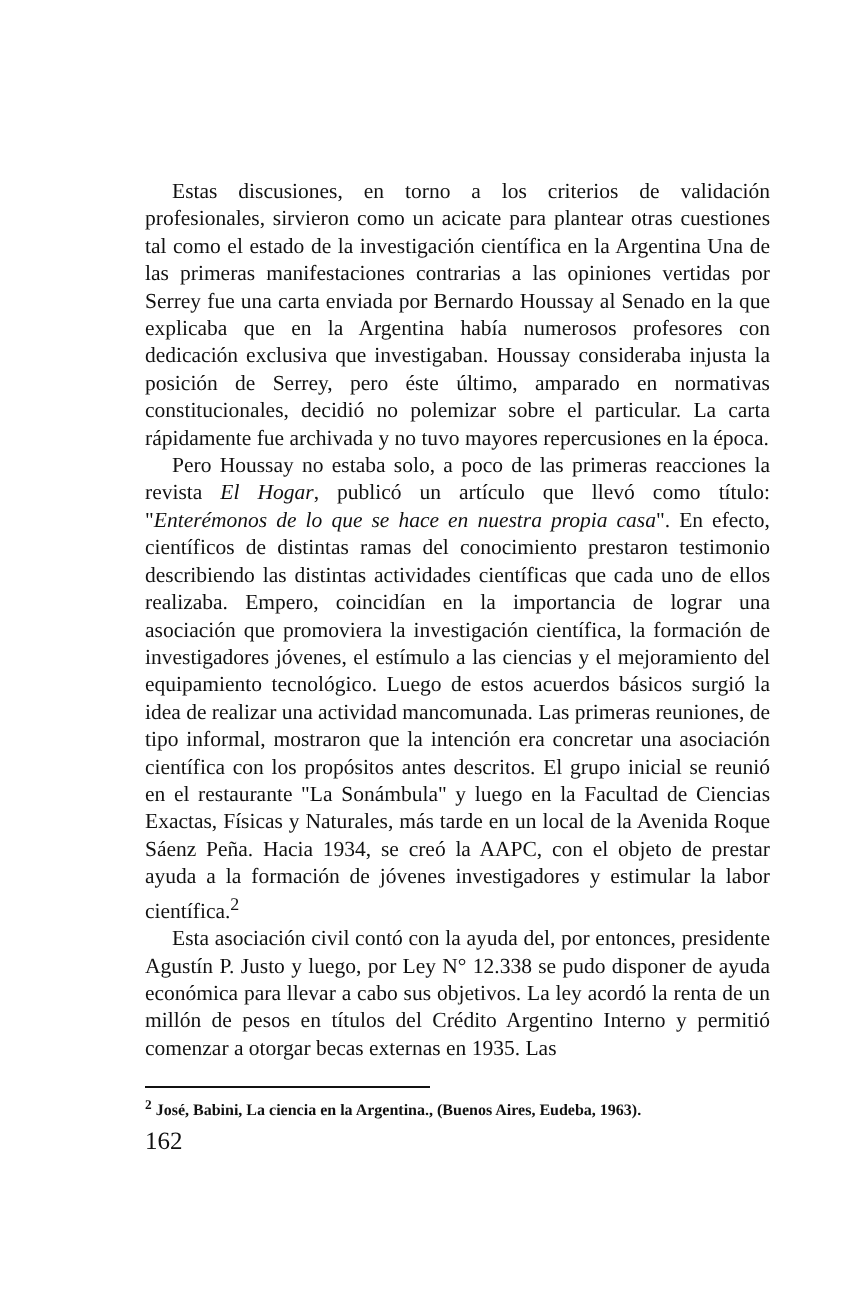Estas discusiones, en torno a los criterios de validación profesionales, sirvieron como un acicate para plantear otras cuestiones tal como el estado de la investigación científica en la Argentina Una de las primeras manifestaciones contrarias a las opiniones vertidas por Serrey fue una carta enviada por Bernardo Houssay al Senado en la que explicaba que en la Argentina había numerosos profesores con dedicación exclusiva que investigaban. Houssay consideraba injusta la posición de Serrey, pero éste último, amparado en normativas constitucionales, decidió no polemizar sobre el particular. La carta rápidamente fue archivada y no tuvo mayores repercusiones en la época.
Pero Houssay no estaba solo, a poco de las primeras reacciones la revista El Hogar, publicó un artículo que llevó como título: "Enterémonos de lo que se hace en nuestra propia casa". En efecto, científicos de distintas ramas del conocimiento prestaron testimonio describiendo las distintas actividades científicas que cada uno de ellos realizaba. Empero, coincidían en la importancia de lograr una asociación que promoviera la investigación científica, la formación de investigadores jóvenes, el estímulo a las ciencias y el mejoramiento del equipamiento tecnológico. Luego de estos acuerdos básicos surgió la idea de realizar una actividad mancomunada. Las primeras reuniones, de tipo informal, mostraron que la intención era concretar una asociación científica con los propósitos antes descritos. El grupo inicial se reunió en el restaurante "La Sonámbula" y luego en la Facultad de Ciencias Exactas, Físicas y Naturales, más tarde en un local de la Avenida Roque Sáenz Peña. Hacia 1934, se creó la AAPC, con el objeto de prestar ayuda a la formación de jóvenes investigadores y estimular la labor científica.<sup>2</sup>
Esta asociación civil contó con la ayuda del, por entonces, presidente Agustín P. Justo y luego, por Ley N° 12.338 se pudo disponer de ayuda económica para llevar a cabo sus objetivos. La ley acordó la renta de un millón de pesos en títulos del Crédito Argentino Interno y permitió comenzar a otorgar becas externas en 1935. Las
<sup>2</sup> José, Babini, La ciencia en la Argentina., (Buenos Aires, Eudeba, 1963).
162